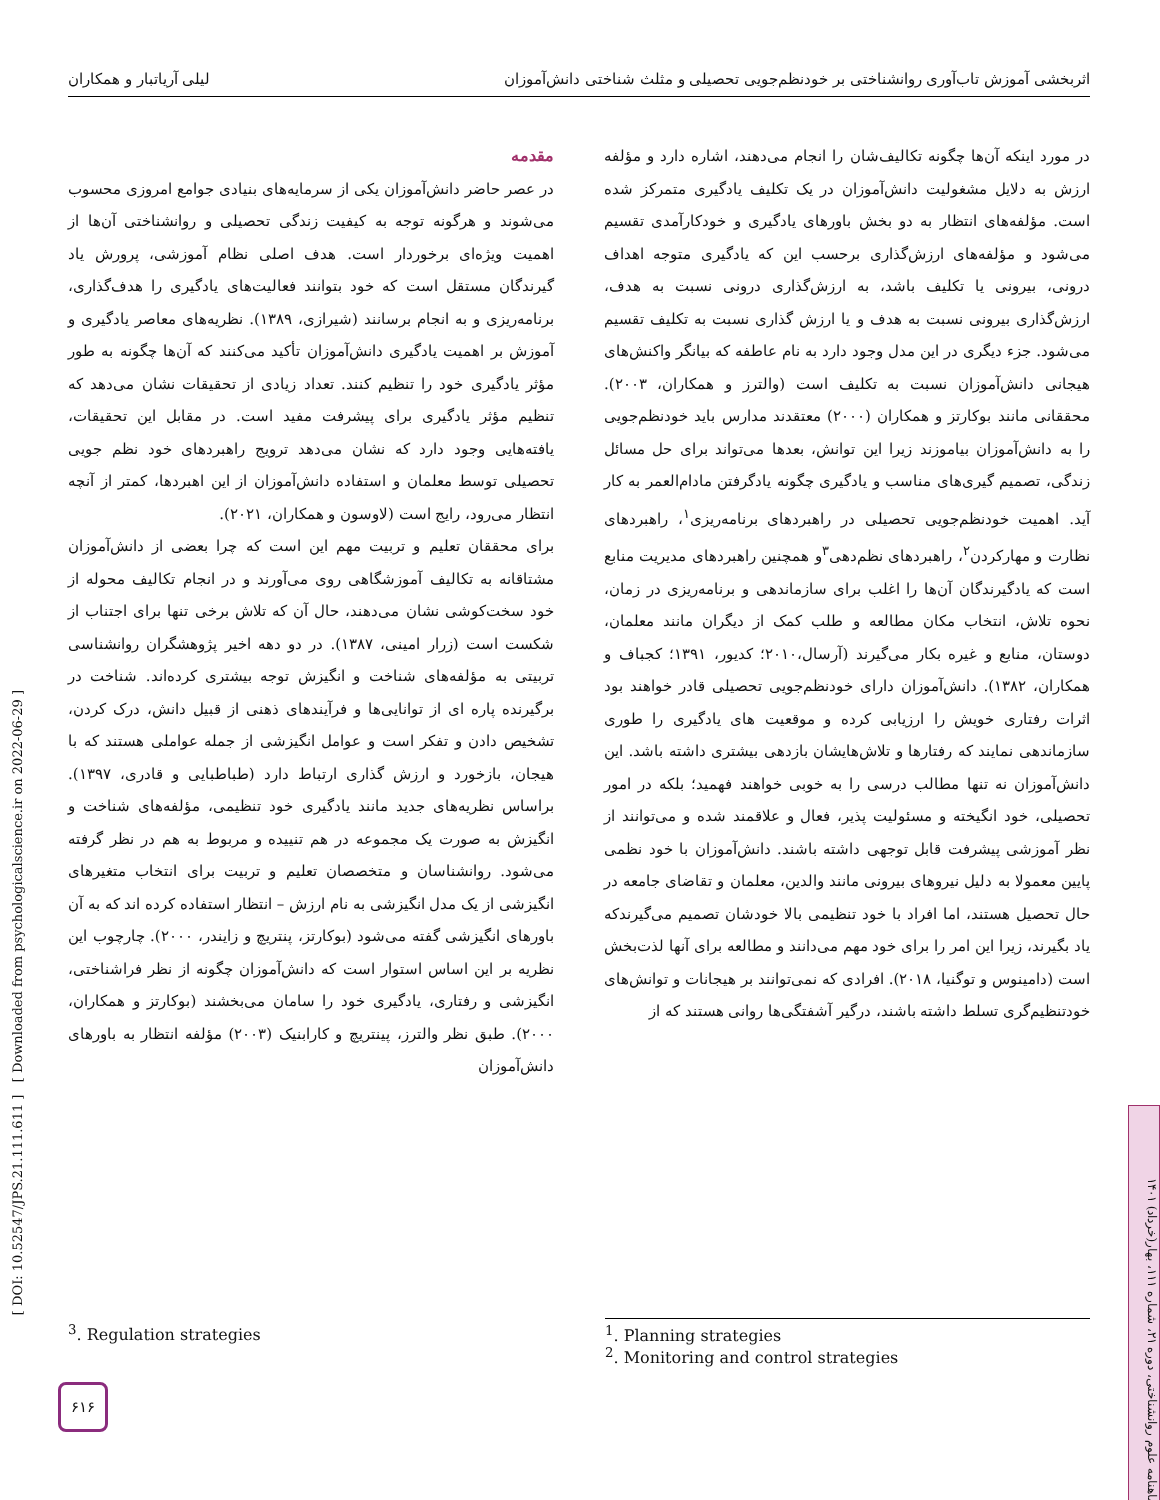اثربخشی آموزش تاب‌آوری روانشناختی بر خودنظم‌جویی تحصیلی و مثلث شناختی دانش‌آموزان لیلی آریاتبار و همکاران
مقدمه
در عصر حاضر دانش‌آموزان یکی از سرمایه‌های بنیادی جوامع امروزی محسوب می‌شوند و هرگونه توجه به کیفیت زندگی تحصیلی و روانشناختی آن‌ها از اهمیت ویژه‌ای برخوردار است. هدف اصلی نظام آموزشی، پرورش یاد گیرندگان مستقل است که خود بتوانند فعالیت‌های یادگیری را هدف‌گذاری، برنامه‌ریزی و به انجام برسانند (شیرازی، ۱۳۸۹). نظریه‌های معاصر یادگیری و آموزش بر اهمیت یادگیری دانش‌آموزان تأکید می‌کنند که آن‌ها چگونه به طور مؤثر یادگیری خود را تنظیم کنند. تعداد زیادی از تحقیقات نشان می‌دهد که تنظیم مؤثر یادگیری برای پیشرفت مفید است. در مقابل این تحقیقات، یافته‌هایی وجود دارد که نشان می‌دهد ترویج راهبردهای خود نظم جویی تحصیلی توسط معلمان و استفاده دانش‌آموزان از این اهبردها، کمتر از آنچه انتظار می‌رود، رایج است (لاوسون و همکاران، ۲۰۲۱).
برای محققان تعلیم و تربیت مهم این است که چرا بعضی از دانش‌آموزان مشتاقانه به تکالیف آموزشگاهی روی می‌آورند و در انجام تکالیف محوله از خود سخت‌کوشی نشان می‌دهند، حال آن که تلاش برخی تنها برای اجتناب از شکست است (زرار امینی، ۱۳۸۷). در دو دهه اخیر پژوهشگران روانشناسی تربیتی به مؤلفه‌های شناخت و انگیزش توجه بیشتری کرده‌اند. شناخت در برگیرنده پاره ای از توانایی‌ها و فرآیندهای ذهنی از قبیل دانش، درک کردن، تشخیص دادن و تفکر است و عوامل انگیزشی از جمله عواملی هستند که با هیجان، بازخورد و ارزش گذاری ارتباط دارد (طباطبایی و قادری، ۱۳۹۷). براساس نظریه‌های جدید مانند یادگیری خود تنظیمی، مؤلفه‌های شناخت و انگیزش به صورت یک مجموعه در هم تنییده و مربوط به هم در نظر گرفته می‌شود. روانشناسان و متخصصان تعلیم و تربیت برای انتخاب متغیرهای انگیزشی از یک مدل انگیزشی به نام ارزش – انتظار استفاده کرده اند که به آن باورهای انگیزشی گفته می‌شود (بوکارتز، پنتریچ و زایندر، ۲۰۰۰). چارچوب این نظریه بر این اساس استوار است که دانش‌آموزان چگونه از نظر فراشناختی، انگیزشی و رفتاری، یادگیری خود را سامان می‌بخشند (بوکارتز و همکاران، ۲۰۰۰). طبق نظر والترز، پینتریچ و کارابنیک (۲۰۰۳) مؤلفه انتظار به باورهای دانش‌آموزان
در مورد اینکه آن‌ها چگونه تکالیف‌شان را انجام می‌دهند، اشاره دارد و مؤلفه ارزش به دلایل مشغولیت دانش‌آموزان در یک تکلیف یادگیری متمرکز شده است. مؤلفه‌های انتظار به دو بخش باورهای یادگیری و خودکارآمدی تقسیم می‌شود و مؤلفه‌های ارزش‌گذاری برحسب این که یادگیری متوجه اهداف درونی، بیرونی یا تکلیف باشد، به ارزش‌گذاری درونی نسبت به هدف، ارزش‌گذاری بیرونی نسبت به هدف و یا ارزش گذاری نسبت به تکلیف تقسیم می‌شود. جزء دیگری در این مدل وجود دارد به نام عاطفه که بیانگر واکنش‌های هیجانی دانش‌آموزان نسبت به تکلیف است (والترز و همکاران، ۲۰۰۳). محققانی مانند بوکارتز و همکاران (۲۰۰۰) معتقدند مدارس باید خودنظم‌جویی را به دانش‌آموزان بیاموزند زیرا این توانش، بعدها می‌تواند برای حل مسائل زندگی، تصمیم گیری‌های مناسب و یادگیری چگونه یادگرفتن مادام‌العمر به کار آید. اهمیت خودنظم‌جویی تحصیلی در راهبردهای برنامه‌ریزی<sup>۱</sup>، راهبردهای نظارت و مهارکردن<sup>۲</sup>، راهبردهای نظم‌دهی<sup>۳</sup>و همچنین راهبردهای مدیریت منابع است که یادگیرندگان آن‌ها را اغلب برای سازماندهی و برنامه‌ریزی در زمان، نحوه تلاش، انتخاب مکان مطالعه و طلب کمک از دیگران مانند معلمان، دوستان، منابع و غیره بکار می‌گیرند (آرسال،۲۰۱۰؛ کدیور، ۱۳۹۱؛ کجباف و همکاران، ۱۳۸۲). دانش‌آموزان دارای خودنظم‌جویی تحصیلی قادر خواهند بود اثرات رفتاری خویش را ارزیابی کرده و موقعیت های یادگیری را طوری سازماندهی نمایند که رفتارها و تلاش‌هایشان بازدهی بیشتری داشته باشد. این دانش‌آموزان نه تنها مطالب درسی را به خوبی خواهند فهمید؛ بلکه در امور تحصیلی، خود انگیخته و مسئولیت پذیر، فعال و علاقمند شده و می‌توانند از نظر آموزشی پیشرفت قابل توجهی داشته باشند. دانش‌آموزان با خود نظمی پایین معمولا به دلیل نیروهای بیرونی مانند والدین، معلمان و تقاضای جامعه در حال تحصیل هستند، اما افراد با خود تنظیمی بالا خودشان تصمیم می‌گیرندکه یاد بگیرند، زیرا این امر را برای خود مهم می‌دانند و مطالعه برای آنها لذت‌بخش است (دامینوس و توگنیا، ۲۰۱۸). افرادی که نمی‌توانند بر هیجانات و توانش‌های خودتنظیم‌گری تسلط داشته باشند، درگیر آشفتگی‌ها روانی هستند که از
<sup>1</sup>. Planning strategies
<sup>2</sup>. Monitoring and control strategies
<sup>3</sup>. Regulation strategies
[ DOI: 10.52547/JPS.21.111.611 ] [ Downloaded from psychologicalscience.ir on 2022-06-29 ]
ماهنامه علوم روانشناختی، دوره ۲۱، شماره ۱۱۱، بهار(خرداد) ۱۴۰۱
۶۱۶